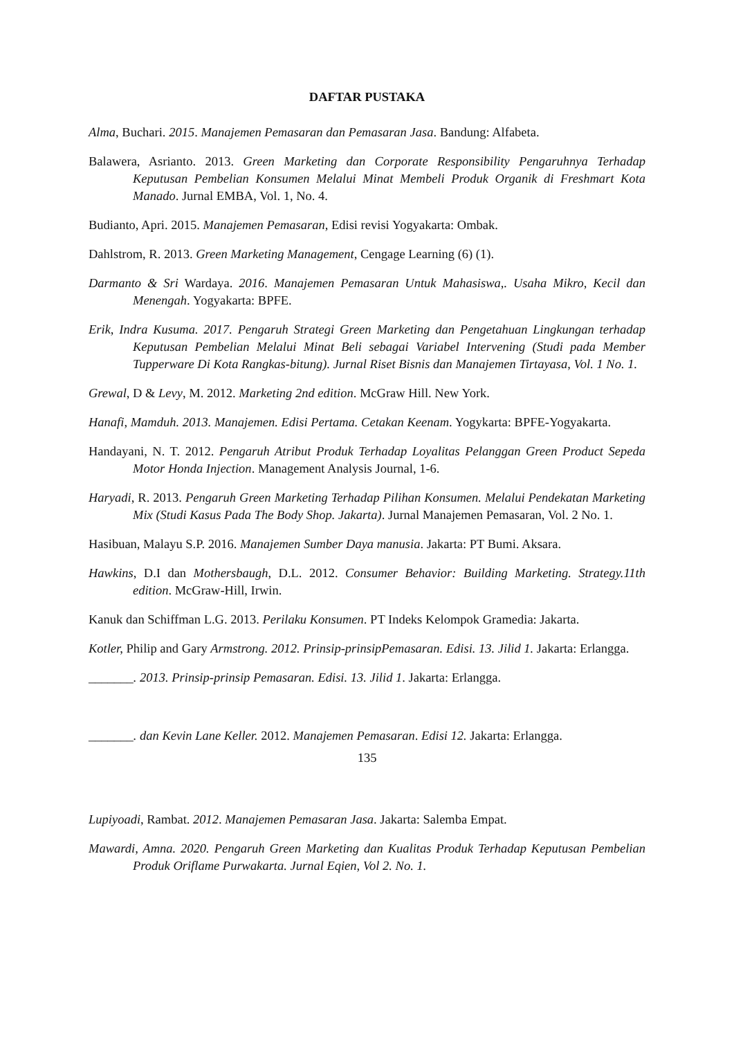DAFTAR PUSTAKA
Alma, Buchari. 2015. Manajemen Pemasaran dan Pemasaran Jasa. Bandung: Alfabeta.
Balawera, Asrianto. 2013. Green Marketing dan Corporate Responsibility Pengaruhnya Terhadap Keputusan Pembelian Konsumen Melalui Minat Membeli Produk Organik di Freshmart Kota Manado. Jurnal EMBA, Vol. 1, No. 4.
Budianto, Apri. 2015. Manajemen Pemasaran, Edisi revisi Yogyakarta: Ombak.
Dahlstrom, R. 2013. Green Marketing Management, Cengage Learning (6) (1).
Darmanto & Sri Wardaya. 2016. Manajemen Pemasaran Untuk Mahasiswa,. Usaha Mikro, Kecil dan Menengah. Yogyakarta: BPFE.
Erik, Indra Kusuma. 2017. Pengaruh Strategi Green Marketing dan Pengetahuan Lingkungan terhadap Keputusan Pembelian Melalui Minat Beli sebagai Variabel Intervening (Studi pada Member Tupperware Di Kota Rangkas-bitung). Jurnal Riset Bisnis dan Manajemen Tirtayasa, Vol. 1 No. 1.
Grewal, D & Levy, M. 2012. Marketing 2nd edition. McGraw Hill. New York.
Hanafi, Mamduh. 2013. Manajemen. Edisi Pertama. Cetakan Keenam. Yogykarta: BPFE-Yogyakarta.
Handayani, N. T. 2012. Pengaruh Atribut Produk Terhadap Loyalitas Pelanggan Green Product Sepeda Motor Honda Injection. Management Analysis Journal, 1-6.
Haryadi, R. 2013. Pengaruh Green Marketing Terhadap Pilihan Konsumen. Melalui Pendekatan Marketing Mix (Studi Kasus Pada The Body Shop. Jakarta). Jurnal Manajemen Pemasaran, Vol. 2 No. 1.
Hasibuan, Malayu S.P. 2016. Manajemen Sumber Daya manusia. Jakarta: PT Bumi. Aksara.
Hawkins, D.I dan Mothersbaugh, D.L. 2012. Consumer Behavior: Building Marketing. Strategy.11th edition. McGraw-Hill, Irwin.
Kanuk dan Schiffman L.G. 2013. Perilaku Konsumen. PT Indeks Kelompok Gramedia: Jakarta.
Kotler, Philip and Gary Armstrong. 2012. Prinsip-prinsipPemasaran. Edisi. 13. Jilid 1. Jakarta: Erlangga.
_______. 2013. Prinsip-prinsip Pemasaran. Edisi. 13. Jilid 1. Jakarta: Erlangga.
_______. dan Kevin Lane Keller. 2012. Manajemen Pemasaran. Edisi 12. Jakarta: Erlangga.
135
Lupiyoadi, Rambat. 2012. Manajemen Pemasaran Jasa. Jakarta: Salemba Empat.
Mawardi, Amna. 2020. Pengaruh Green Marketing dan Kualitas Produk Terhadap Keputusan Pembelian Produk Oriflame Purwakarta. Jurnal Eqien, Vol 2. No. 1.